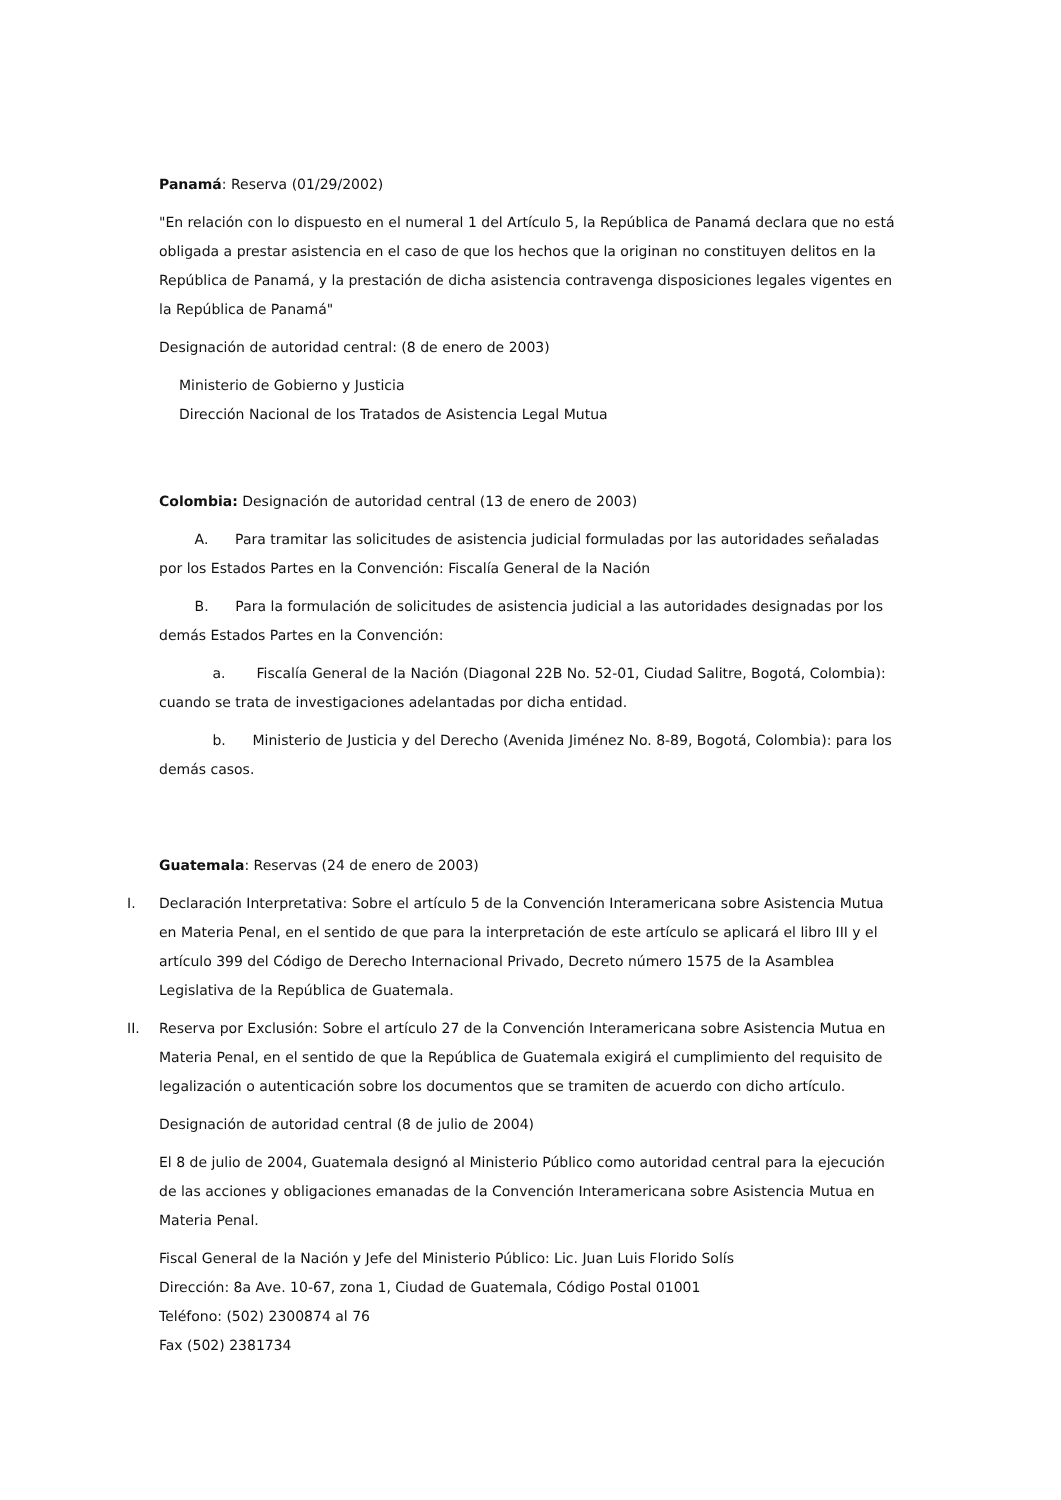Panamá: Reserva (01/29/2002)
"En relación con lo dispuesto en el numeral 1 del Artículo 5, la República de Panamá declara que no está obligada a prestar asistencia en el caso de que los hechos que la originan no constituyen delitos en la República de Panamá, y la prestación de dicha asistencia contravenga disposiciones legales vigentes en la República de Panamá"
Designación de autoridad central: (8 de enero de 2003)
Ministerio de Gobierno y Justicia
Dirección Nacional de los Tratados de Asistencia Legal Mutua
Colombia: Designación de autoridad central (13 de enero de 2003)
A. Para tramitar las solicitudes de asistencia judicial formuladas por las autoridades señaladas por los Estados Partes en la Convención: Fiscalía General de la Nación
B. Para la formulación de solicitudes de asistencia judicial a las autoridades designadas por los demás Estados Partes en la Convención:
a. Fiscalía General de la Nación (Diagonal 22B No. 52-01, Ciudad Salitre, Bogotá, Colombia): cuando se trata de investigaciones adelantadas por dicha entidad.
b. Ministerio de Justicia y del Derecho (Avenida Jiménez No. 8-89, Bogotá, Colombia): para los demás casos.
Guatemala: Reservas (24 de enero de 2003)
I. Declaración Interpretativa: Sobre el artículo 5 de la Convención Interamericana sobre Asistencia Mutua en Materia Penal, en el sentido de que para la interpretación de este artículo se aplicará el libro III y el artículo 399 del Código de Derecho Internacional Privado, Decreto número 1575 de la Asamblea Legislativa de la República de Guatemala.
II. Reserva por Exclusión: Sobre el artículo 27 de la Convención Interamericana sobre Asistencia Mutua en Materia Penal, en el sentido de que la República de Guatemala exigirá el cumplimiento del requisito de legalización o autenticación sobre los documentos que se tramiten de acuerdo con dicho artículo.
Designación de autoridad central (8 de julio de 2004)
El 8 de julio de 2004, Guatemala designó al Ministerio Público como autoridad central para la ejecución de las acciones y obligaciones emanadas de la Convención Interamericana sobre Asistencia Mutua en Materia Penal.
Fiscal General de la Nación y Jefe del Ministerio Público: Lic. Juan Luis Florido Solís
Dirección: 8a Ave. 10-67, zona 1, Ciudad de Guatemala, Código Postal 01001
Teléfono: (502) 2300874 al 76
Fax (502) 2381734